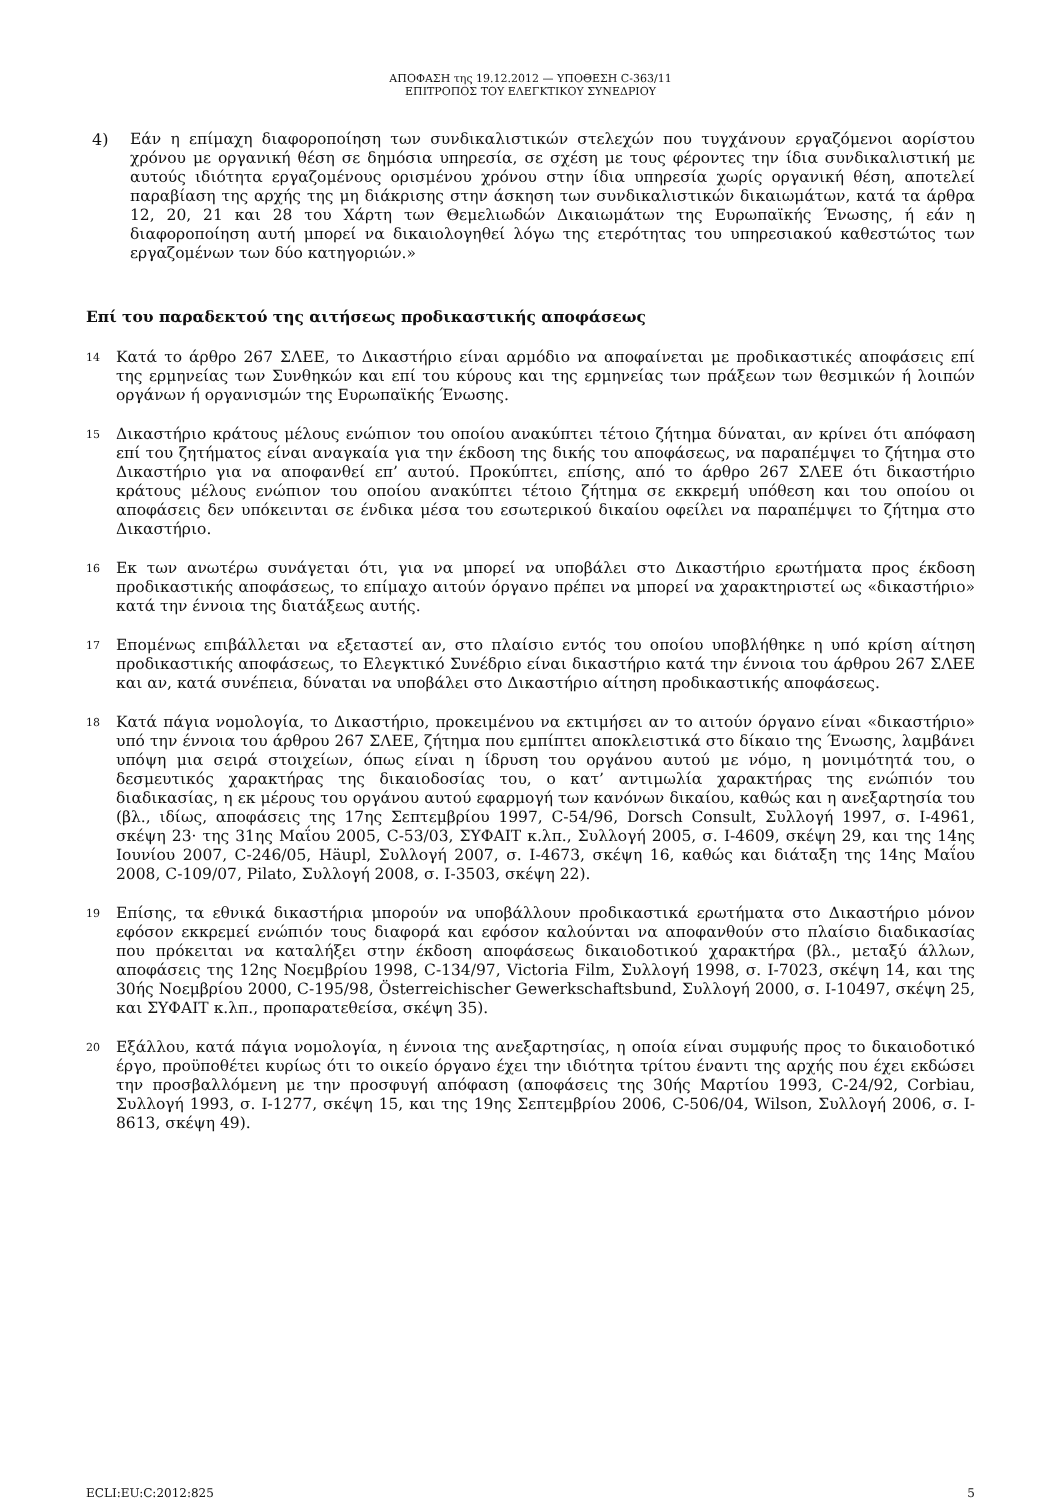ΑΠΟΦΑΣΗ της 19.12.2012 — ΥΠΟΘΕΣΗ C-363/11
ΕΠΙΤΡΟΠΟΣ ΤΟΥ ΕΛΕΓΚΤΙΚΟΥ ΣΥΝΕΔΡΙΟΥ
4)
Εάν η επίμαχη διαφοροποίηση των συνδικαλιστικών στελεχών που τυγχάνουν εργαζόμενοι αορίστου χρόνου με οργανική θέση σε δημόσια υπηρεσία, σε σχέση με τους φέροντες την ίδια συνδικαλιστική με αυτούς ιδιότητα εργαζομένους ορισμένου χρόνου στην ίδια υπηρεσία χωρίς οργανική θέση, αποτελεί παραβίαση της αρχής της μη διάκρισης στην άσκηση των συνδικαλιστικών δικαιωμάτων, κατά τα άρθρα 12, 20, 21 και 28 του Χάρτη των Θεμελιωδών Δικαιωμάτων της Ευρωπαϊκής Ένωσης, ή εάν η διαφοροποίηση αυτή μπορεί να δικαιολογηθεί λόγω της ετερότητας του υπηρεσιακού καθεστώτος των εργαζομένων των δύο κατηγοριών.»
Επί του παραδεκτού της αιτήσεως προδικαστικής αποφάσεως
14
Κατά το άρθρο 267 ΣΛΕΕ, το Δικαστήριο είναι αρμόδιο να αποφαίνεται με προδικαστικές αποφάσεις επί της ερμηνείας των Συνθηκών και επί του κύρους και της ερμηνείας των πράξεων των θεσμικών ή λοιπών οργάνων ή οργανισμών της Ευρωπαϊκής Ένωσης.
15
Δικαστήριο κράτους μέλους ενώπιον του οποίου ανακύπτει τέτοιο ζήτημα δύναται, αν κρίνει ότι απόφαση επί του ζητήματος είναι αναγκαία για την έκδοση της δικής του αποφάσεως, να παραπέμψει το ζήτημα στο Δικαστήριο για να αποφανθεί επ’ αυτού. Προκύπτει, επίσης, από το άρθρο 267 ΣΛΕΕ ότι δικαστήριο κράτους μέλους ενώπιον του οποίου ανακύπτει τέτοιο ζήτημα σε εκκρεμή υπόθεση και του οποίου οι αποφάσεις δεν υπόκεινται σε ένδικα μέσα του εσωτερικού δικαίου οφείλει να παραπέμψει το ζήτημα στο Δικαστήριο.
16
Εκ των ανωτέρω συνάγεται ότι, για να μπορεί να υποβάλει στο Δικαστήριο ερωτήματα προς έκδοση προδικαστικής αποφάσεως, το επίμαχο αιτούν όργανο πρέπει να μπορεί να χαρακτηριστεί ως «δικαστήριο» κατά την έννοια της διατάξεως αυτής.
17
Επομένως επιβάλλεται να εξεταστεί αν, στο πλαίσιο εντός του οποίου υποβλήθηκε η υπό κρίση αίτηση προδικαστικής αποφάσεως, το Ελεγκτικό Συνέδριο είναι δικαστήριο κατά την έννοια του άρθρου 267 ΣΛΕΕ και αν, κατά συνέπεια, δύναται να υποβάλει στο Δικαστήριο αίτηση προδικαστικής αποφάσεως.
18
Κατά πάγια νομολογία, το Δικαστήριο, προκειμένου να εκτιμήσει αν το αιτούν όργανο είναι «δικαστήριο» υπό την έννοια του άρθρου 267 ΣΛΕΕ, ζήτημα που εμπίπτει αποκλειστικά στο δίκαιο της Ένωσης, λαμβάνει υπόψη μια σειρά στοιχείων, όπως είναι η ίδρυση του οργάνου αυτού με νόμο, η μονιμότητά του, ο δεσμευτικός χαρακτήρας της δικαιοδοσίας του, ο κατ’ αντιμωλία χαρακτήρας της ενώπιόν του διαδικασίας, η εκ μέρους του οργάνου αυτού εφαρμογή των κανόνων δικαίου, καθώς και η ανεξαρτησία του (βλ., ιδίως, αποφάσεις της 17ης Σεπτεμβρίου 1997, C-54/96, Dorsch Consult, Συλλογή 1997, σ. I-4961, σκέψη 23· της 31ης Μαΐου 2005, C-53/03, ΣΥΦΑΙΤ κ.λπ., Συλλογή 2005, σ. I-4609, σκέψη 29, και της 14ης Ιουνίου 2007, C-246/05, Häupl, Συλλογή 2007, σ. I-4673, σκέψη 16, καθώς και διάταξη της 14ης Μαΐου 2008, C-109/07, Pilato, Συλλογή 2008, σ. I-3503, σκέψη 22).
19
Επίσης, τα εθνικά δικαστήρια μπορούν να υποβάλλουν προδικαστικά ερωτήματα στο Δικαστήριο μόνον εφόσον εκκρεμεί ενώπιόν τους διαφορά και εφόσον καλούνται να αποφανθούν στο πλαίσιο διαδικασίας που πρόκειται να καταλήξει στην έκδοση αποφάσεως δικαιοδοτικού χαρακτήρα (βλ., μεταξύ άλλων, αποφάσεις της 12ης Νοεμβρίου 1998, C-134/97, Victoria Film, Συλλογή 1998, σ. I-7023, σκέψη 14, και της 30ής Νοεμβρίου 2000, C-195/98, Österreichischer Gewerkschaftsbund, Συλλογή 2000, σ. I-10497, σκέψη 25, και ΣΥΦΑΙΤ κ.λπ., προπαρατεθείσα, σκέψη 35).
20
Εξάλλου, κατά πάγια νομολογία, η έννοια της ανεξαρτησίας, η οποία είναι συμφυής προς το δικαιοδοτικό έργο, προϋποθέτει κυρίως ότι το οικείο όργανο έχει την ιδιότητα τρίτου έναντι της αρχής που έχει εκδώσει την προσβαλλόμενη με την προσφυγή απόφαση (αποφάσεις της 30ής Μαρτίου 1993, C-24/92, Corbiau, Συλλογή 1993, σ. I-1277, σκέψη 15, και της 19ης Σεπτεμβρίου 2006, C-506/04, Wilson, Συλλογή 2006, σ. I-8613, σκέψη 49).
ECLI:EU:C:2012:825 5